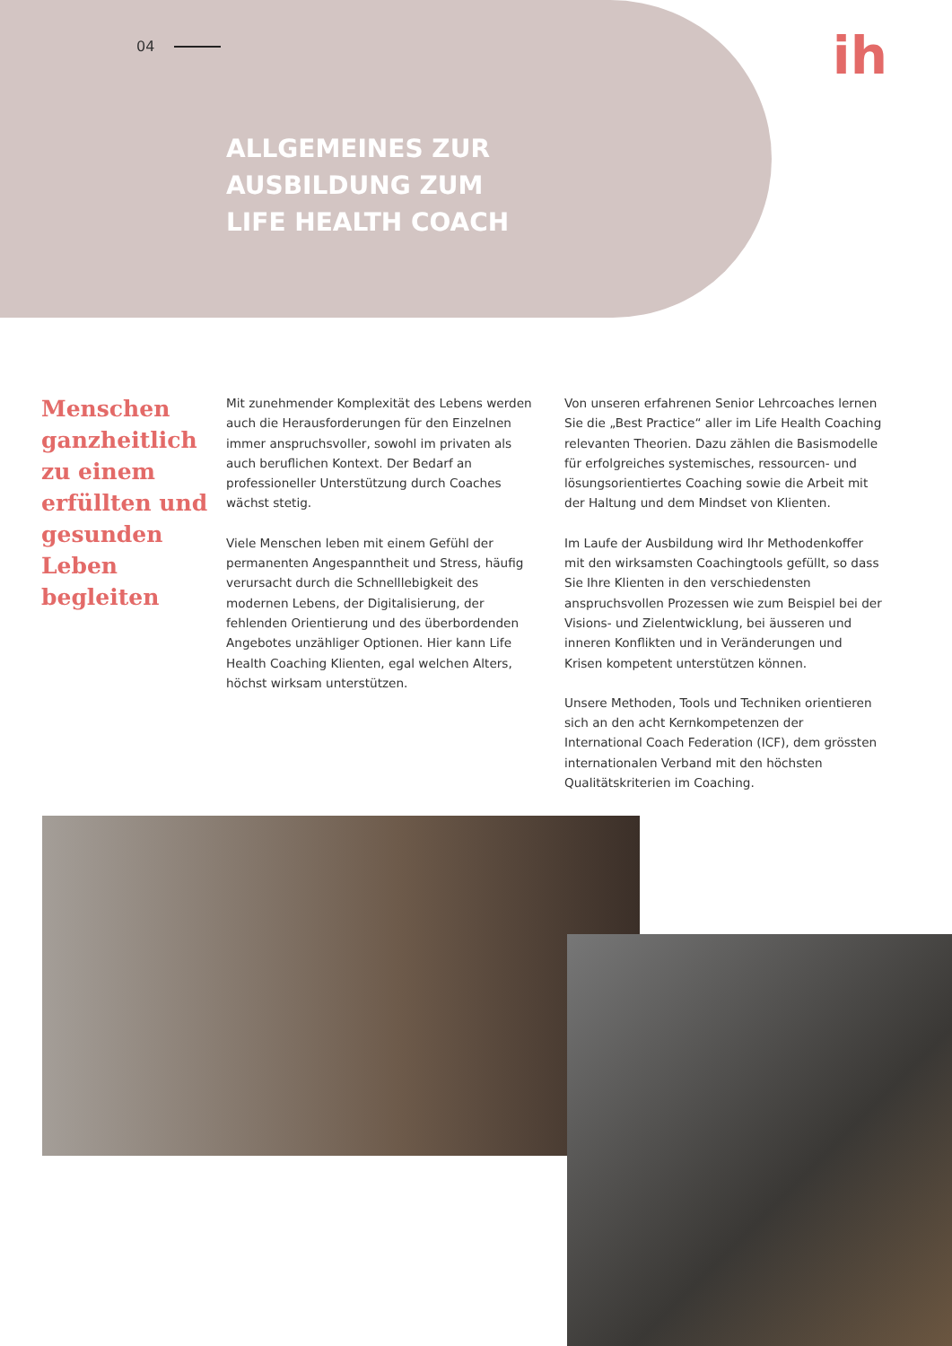04
ih
ALLGEMEINES ZUR
AUSBILDUNG ZUM
LIFE HEALTH COACH
Menschen ganzheitlich zu einem erfüllten und gesunden Leben begleiten
Mit zunehmender Komplexität des Lebens werden auch die Herausforderungen für den Einzelnen immer anspruchsvoller, sowohl im privaten als auch beruflichen Kontext. Der Bedarf an professioneller Unterstützung durch Coaches wächst stetig.
Viele Menschen leben mit einem Gefühl der permanenten Angespanntheit und Stress, häufig verursacht durch die Schnelllebigkeit des modernen Lebens, der Digitalisierung, der fehlenden Orientierung und des überbordenden Angebotes unzähliger Optionen. Hier kann Life Health Coaching Klienten, egal welchen Alters, höchst wirksam unterstützen.
Von unseren erfahrenen Senior Lehrcoaches lernen Sie die „Best Practice“ aller im Life Health Coaching relevanten Theorien. Dazu zählen die Basismodelle für erfolgreiches systemisches, ressourcen- und lösungsorientiertes Coaching sowie die Arbeit mit der Haltung und dem Mindset von Klienten.
Im Laufe der Ausbildung wird Ihr Methodenkoffer mit den wirksamsten Coachingtools gefüllt, so dass Sie Ihre Klienten in den verschiedensten anspruchsvollen Prozessen wie zum Beispiel bei der Visions- und Zielentwicklung, bei äusseren und inneren Konflikten und in Veränderungen und Krisen kompetent unterstützen können.
Unsere Methoden, Tools und Techniken orientieren sich an den acht Kernkompetenzen der International Coach Federation (ICF), dem grössten internationalen Verband mit den höchsten Qualitätskriterien im Coaching.